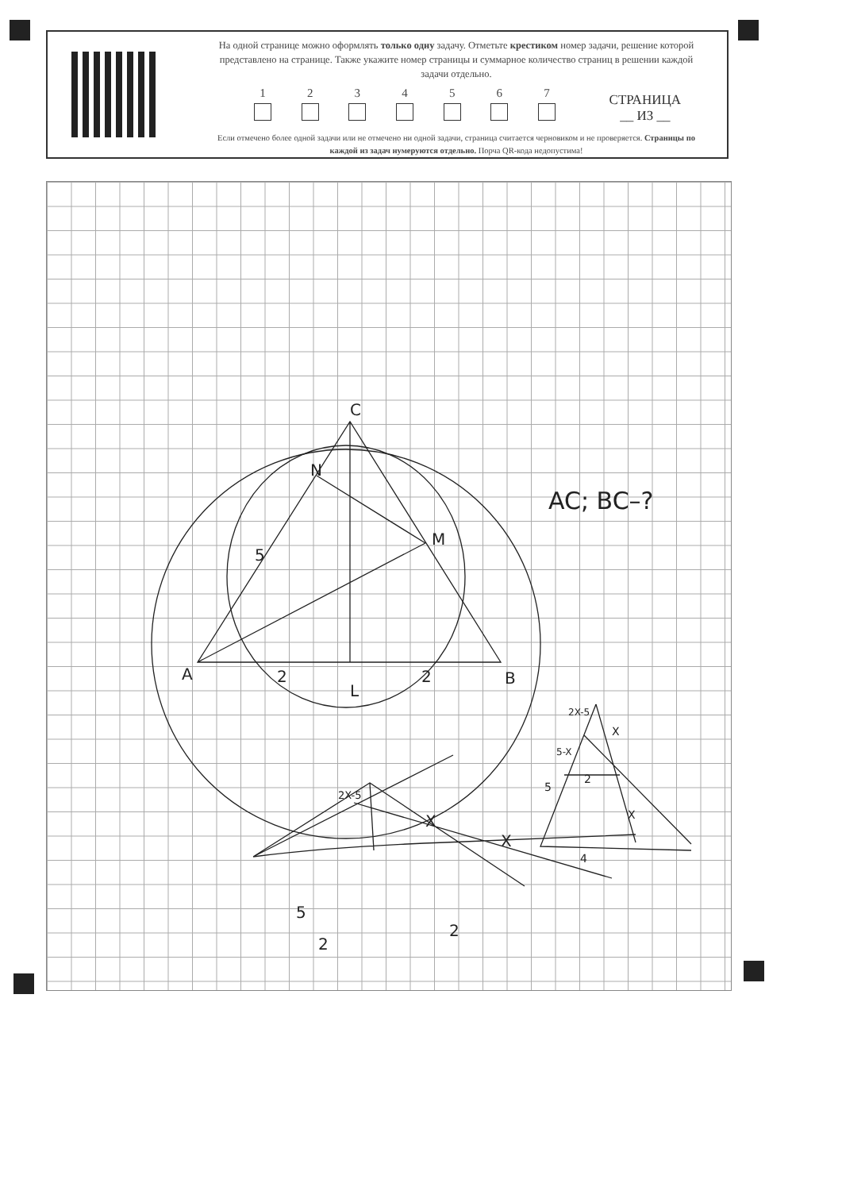На одной странице можно оформлять только одну задачу. Отметьте крестиком номер задачи, решение которой представлено на странице. Также укажите номер страницы и суммарное количество страниц в решении каждой задачи отдельно.
1 2 3 4 5 6 7
СТРАНИЦА
__ ИЗ __
Если отмечено более одной задачи или не отмечено ни одной задачи, страница считается черновиком и не проверяется. Страницы по каждой из задач нумеруются отдельно. Порча QR-кода недопустима!
C
A
B
N
M
5
2
2
L
AC; BC–?
5
2
2
X
X
2X-5
2X-5
5-X
X
2
5
X
4